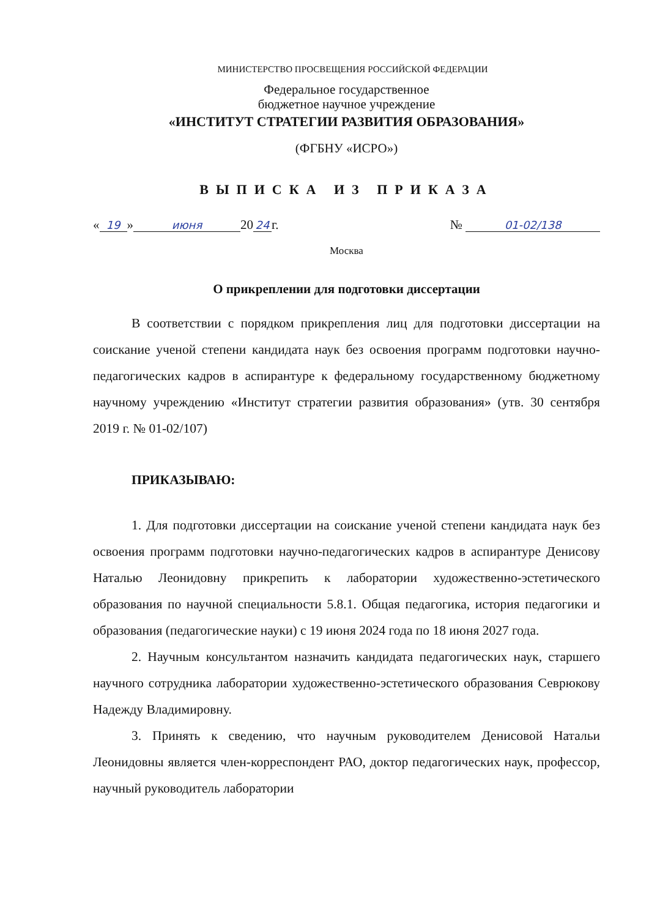МИНИСТЕРСТВО ПРОСВЕЩЕНИЯ РОССИЙСКОЙ ФЕДЕРАЦИИ
Федеральное государственное
бюджетное научное учреждение
«ИНСТИТУТ СТРАТЕГИИ РАЗВИТИЯ ОБРАЗОВАНИЯ»
(ФГБНУ «ИСРО»)
ВЫПИСКА ИЗ ПРИКАЗА
« 19 » июня 20 24 г. № 01-02/138
Москва
О прикреплении для подготовки диссертации
В соответствии с порядком прикрепления лиц для подготовки диссертации на соискание ученой степени кандидата наук без освоения программ подготовки научно-педагогических кадров в аспирантуре к федеральному государственному бюджетному научному учреждению «Институт стратегии развития образования» (утв. 30 сентября 2019 г. № 01-02/107)
ПРИКАЗЫВАЮ:
1. Для подготовки диссертации на соискание ученой степени кандидата наук без освоения программ подготовки научно-педагогических кадров в аспирантуре Денисову Наталью Леонидовну прикрепить к лаборатории художественно-эстетического образования по научной специальности 5.8.1. Общая педагогика, история педагогики и образования (педагогические науки) с 19 июня 2024 года по 18 июня 2027 года.
2. Научным консультантом назначить кандидата педагогических наук, старшего научного сотрудника лаборатории художественно-эстетического образования Севрюкову Надежду Владимировну.
3. Принять к сведению, что научным руководителем Денисовой Натальи Леонидовны является член-корреспондент РАО, доктор педагогических наук, профессор, научный руководитель лаборатории